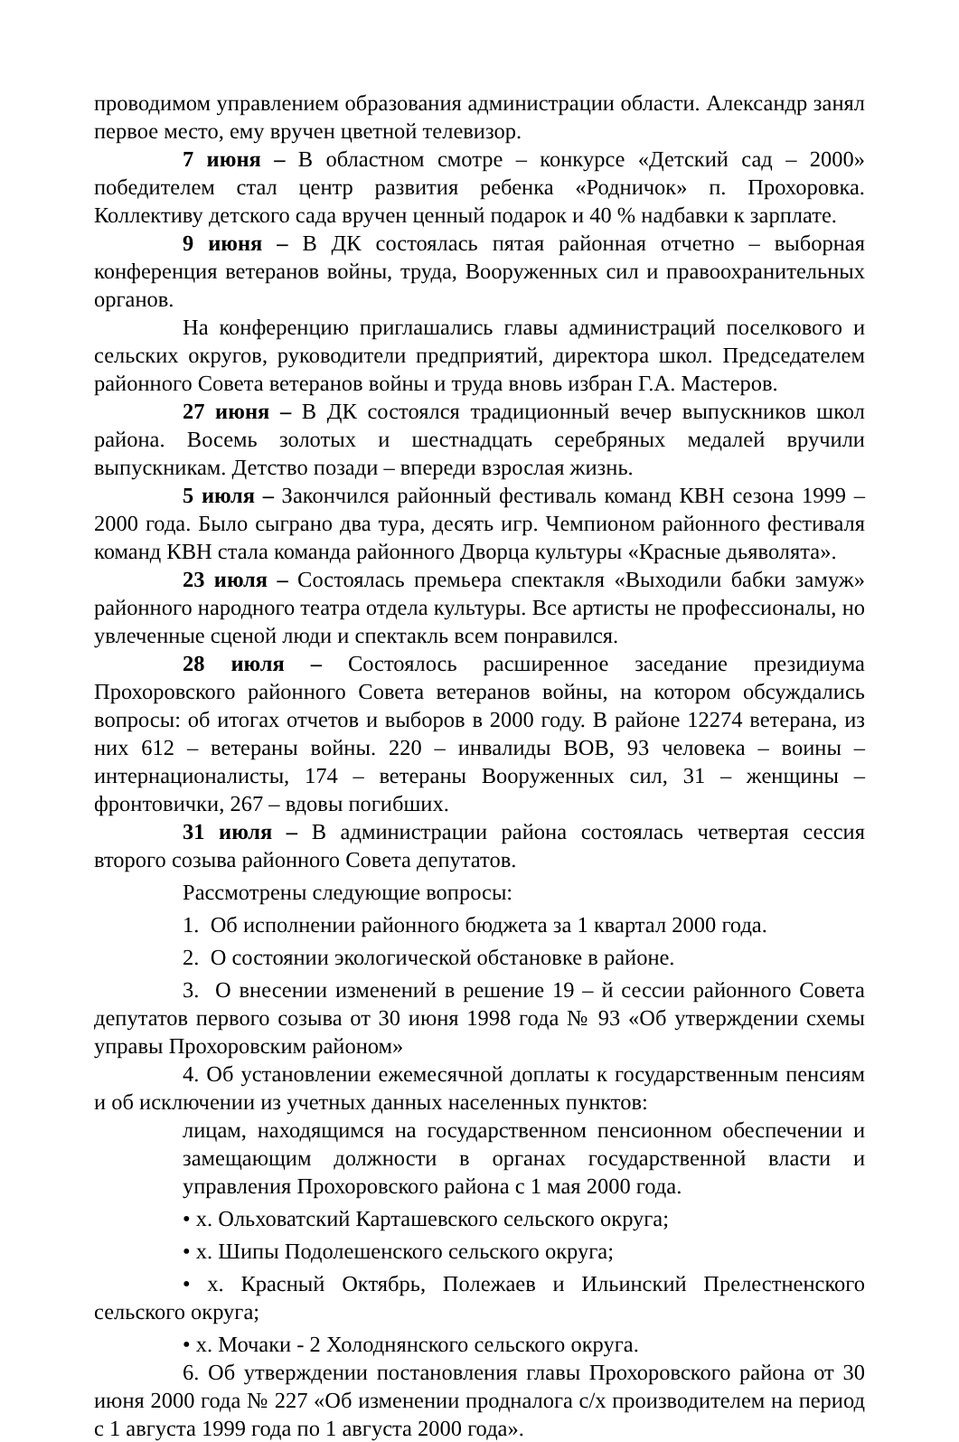проводимом управлением образования администрации области. Александр занял первое место, ему вручен цветной телевизор.
7 июня – В областном смотре – конкурсе «Детский сад – 2000» победителем стал центр развития ребенка «Родничок» п. Прохоровка. Коллективу детского сада вручен ценный подарок и 40 % надбавки к зарплате.
9 июня – В ДК состоялась пятая районная отчетно – выборная конференция ветеранов войны, труда, Вооруженных сил и правоохранительных органов.
На конференцию приглашались главы администраций поселкового и сельских округов, руководители предприятий, директора школ. Председателем районного Совета ветеранов войны и труда вновь избран Г.А. Мастеров.
27 июня – В ДК состоялся традиционный вечер выпускников школ района. Восемь золотых и шестнадцать серебряных медалей вручили выпускникам. Детство позади – впереди взрослая жизнь.
5 июля – Закончился районный фестиваль команд КВН сезона 1999 – 2000 года. Было сыграно два тура, десять игр. Чемпионом районного фестиваля команд КВН стала команда районного Дворца культуры «Красные дьяволята».
23 июля – Состоялась премьера спектакля «Выходили бабки замуж» районного народного театра отдела культуры. Все артисты не профессионалы, но увлеченные сценой люди и спектакль всем понравился.
28 июля – Состоялось расширенное заседание президиума Прохоровского районного Совета ветеранов войны, на котором обсуждались вопросы: об итогах отчетов и выборов в 2000 году. В районе 12274 ветерана, из них 612 – ветераны войны. 220 – инвалиды ВОВ, 93 человека – воины – интернационалисты, 174 – ветераны Вооруженных сил, 31 – женщины – фронтовички, 267 – вдовы погибших.
31 июля – В администрации района состоялась четвертая сессия второго созыва районного Совета депутатов.
Рассмотрены следующие вопросы:
1. Об исполнении районного бюджета за 1 квартал 2000 года.
2. О состоянии экологической обстановке в районе.
3. О внесении изменений в решение 19 – й сессии районного Совета депутатов первого созыва от 30 июня 1998 года № 93 «Об утверждении схемы управы Прохоровским районом»
4. Об установлении ежемесячной доплаты к государственным пенсиям и об исключении из учетных данных населенных пунктов:
лицам, находящимся на государственном пенсионном обеспечении и замещающим должности в органах государственной власти и управления Прохоровского района с 1 мая 2000 года.
• х. Ольховатский Карташевского сельского округа;
• х. Шипы Подолешенского сельского округа;
• х. Красный Октябрь, Полежаев и Ильинский Прелестненского сельского округа;
• х. Мочаки - 2 Холоднянского сельского округа.
6. Об утверждении постановления главы Прохоровского района от 30 июня 2000 года № 227 «Об изменении продналога с/х производителем на период с 1 августа 1999 года по 1 августа 2000 года».